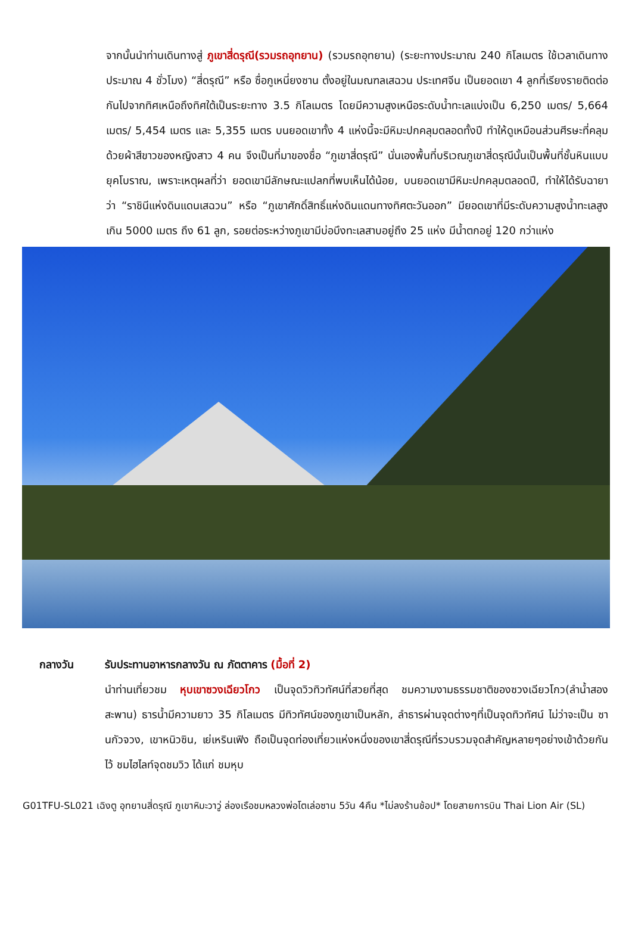จากนั้นนำท่านเดินทางสู่ ภูเขาสี่ดรุณี(รวมรถอุทยาน) (รวมรถอุทยาน) (ระยะทางประมาณ 240 กิโลเมตร ใช้เวลาเดินทางประมาณ 4 ชั่วโมง) “สี่ดรุณี” หรือ ซื่อกูเหนี่ยงซาน ตั้งอยู่ในมณฑลเสฉวน ประเทศจีน เป็นยอดเขา 4 ลูกที่เรียงรายติดต่อกันไปจากทิศเหนือถึงทิศใต้เป็นระยะทาง 3.5 กิโลเมตร โดยมีความสูงเหนือระดับน้ำทะเลแบ่งเป็น 6,250 เมตร/ 5,664 เมตร/ 5,454 เมตร และ 5,355 เมตร บนยอดเขาทั้ง 4 แห่งนี้จะมีหิมะปกคลุมตลอดทั้งปี ทำให้ดูเหมือนส่วนศีรษะที่คลุมด้วยผ้าสีขาวของหญิงสาว 4 คน จึงเป็นที่มาของชื่อ “ภูเขาสี่ดรุณี” นั่นเองพื้นที่บริเวณภูเขาสี่ดรุณีนั้นเป็นพื้นที่ชั้นหินแบบยุคโบราณ, เพราะเหตุผลที่ว่า ยอดเขามีลักษณะแปลกที่พบเห็นได้น้อย, บนยอดเขามีหิมะปกคลุมตลอดปี, ทำให้ได้รับฉายาว่า “ราชินีแห่งดินแดนเสฉวน” หรือ “ภูเขาศักดิ์สิทธิ์แห่งดินแดนทางทิศตะวันออก” มียอดเขาที่มีระดับความสูงน้ำทะเลสูงเกิน 5000 เมตร ถึง 61 ลูก, รอยต่อระหว่างภูเขามีบ่อบึงทะเลสาบอยู่ถึง 25 แห่ง มีน้ำตกอยู่ 120 กว่าแห่ง
กลางวัน รับประทานอาหารกลางวัน ณ ภัตตาคาร (มื้อที่ 2)
นำท่านเที่ยวชม หุบเขาซวงเฉียวโกว เป็นจุดวิวทิวทัศน์ที่สวยที่สุด ชมความงามธรรมชาติของซวงเฉียวโกว(ลำน้ำสองสะพาน) ธารน้ำมีความยาว 35 กิโลเมตร มีทิวทัศน์ของภูเขาเป็นหลัก, ลำธารผ่านจุดต่างๆที่เป็นจุดทิวทัศน์ ไม่ว่าจะเป็น ซานกัวจวง, เขาหนิวซิน, เย่เหรินเฟิง ถือเป็นจุดท่องเที่ยวแห่งหนึ่งของเขาสี่ดรุณีที่รวบรวมจุดสำคัญหลายๆอย่างเข้าด้วยกันไว้ ชมไฮไลท์จุดชมวิว ได้แก่ ชมหุบ
G01TFU-SL021 เฉิงตู อุทยานสี่ดรุณี ภูเขาหิมะวาวู่ ล่องเรือชมหลวงพ่อโตเล่อซาน 5วัน 4คืน *ไม่ลงร้านช้อป* โดยสายการบิน Thai Lion Air (SL)